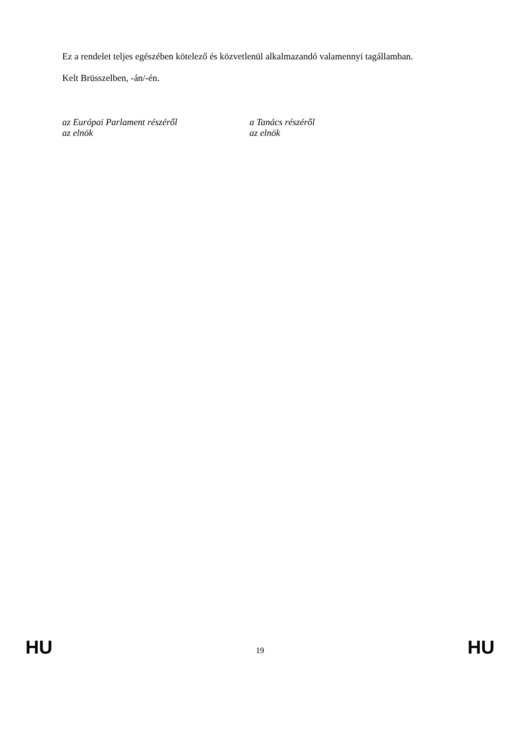Ez a rendelet teljes egészében kötelező és közvetlenül alkalmazandó valamennyi tagállamban.
Kelt Brüsszelben, -án/-én.
az Európai Parlament részéről
az elnök
a Tanács részéről
az elnök
HU 19 HU